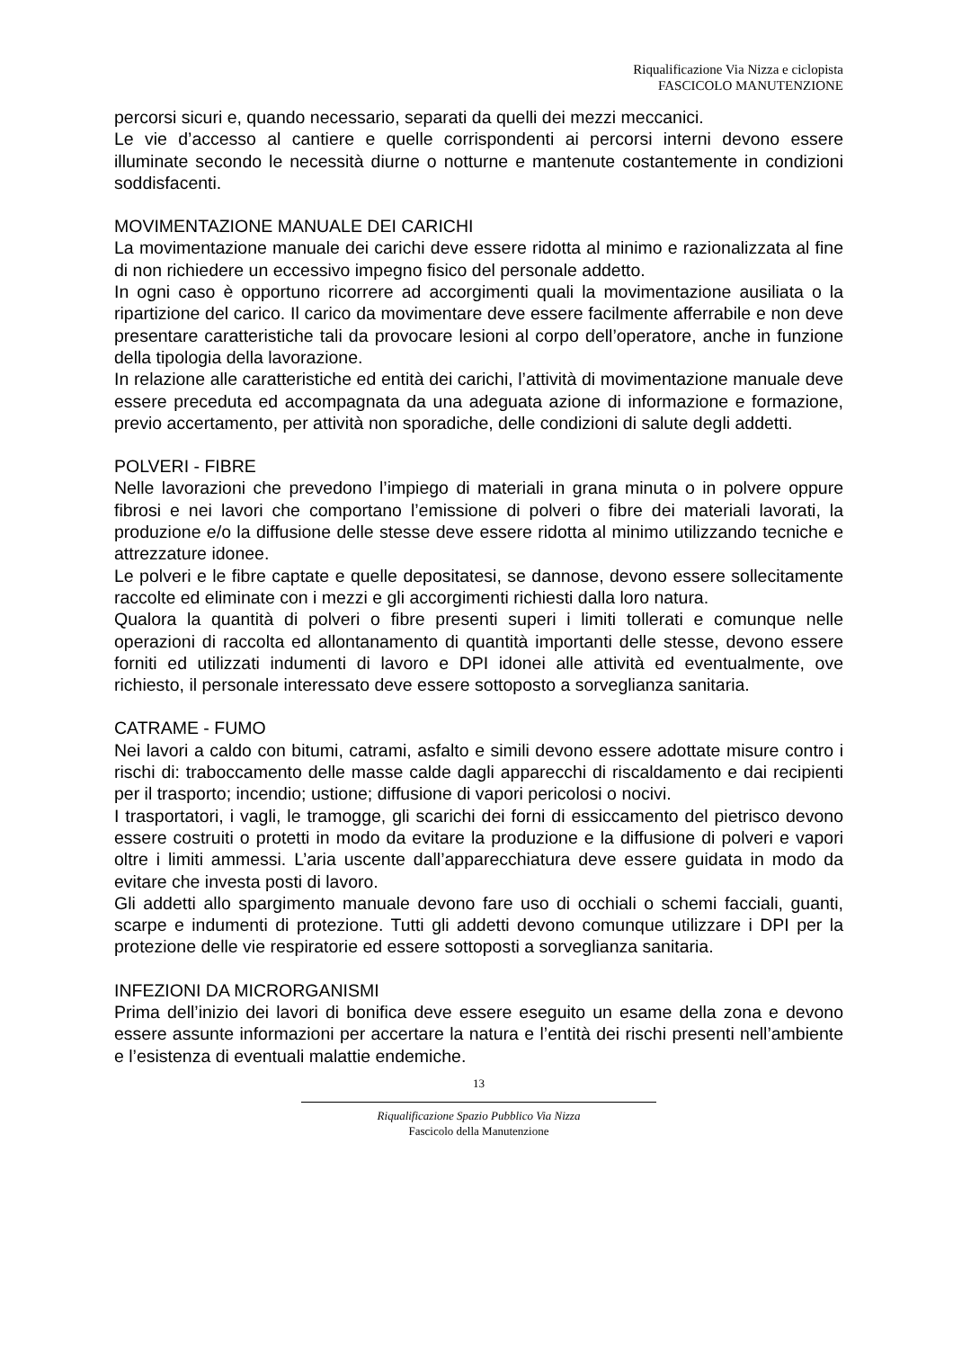Riqualificazione Via Nizza e ciclopista
FASCICOLO MANUTENZIONE
percorsi sicuri e, quando necessario, separati da quelli dei mezzi meccanici.
Le vie d’accesso al cantiere e quelle corrispondenti ai percorsi interni devono essere illuminate secondo le necessità diurne o notturne e mantenute costantemente in condizioni soddisfacenti.
MOVIMENTAZIONE MANUALE DEI CARICHI
La movimentazione manuale dei carichi deve essere ridotta al minimo e razionalizzata al fine di non richiedere un eccessivo impegno fisico del personale addetto.
In ogni caso è opportuno ricorrere ad accorgimenti quali la movimentazione ausiliata o la ripartizione del carico. Il carico da movimentare deve essere facilmente afferrabile e non deve presentare caratteristiche tali da provocare lesioni al corpo dell’operatore, anche in funzione della tipologia della lavorazione.
In relazione alle caratteristiche ed entità dei carichi, l’attività di movimentazione manuale deve essere preceduta ed accompagnata da una adeguata azione di informazione e formazione, previo accertamento, per attività non sporadiche, delle condizioni di salute degli addetti.
POLVERI - FIBRE
Nelle lavorazioni che prevedono l’impiego di materiali in grana minuta o in polvere oppure fibrosi e nei lavori che comportano l’emissione di polveri o fibre dei materiali lavorati, la produzione e/o la diffusione delle stesse deve essere ridotta al minimo utilizzando tecniche e attrezzature idonee.
Le polveri e le fibre captate e quelle depositatesi, se dannose, devono essere sollecitamente raccolte ed eliminate con i mezzi e gli accorgimenti richiesti dalla loro natura.
Qualora la quantità di polveri o fibre presenti superi i limiti tollerati e comunque nelle operazioni di raccolta ed allontanamento di quantità importanti delle stesse, devono essere forniti ed utilizzati indumenti di lavoro e DPI idonei alle attività ed eventualmente, ove richiesto, il personale interessato deve essere sottoposto a sorveglianza sanitaria.
CATRAME - FUMO
Nei lavori a caldo con bitumi, catrami, asfalto e simili devono essere adottate misure contro i rischi di: traboccamento delle masse calde dagli apparecchi di riscaldamento e dai recipienti per il trasporto; incendio; ustione; diffusione di vapori pericolosi o nocivi.
I trasportatori, i vagli, le tramogge, gli scarichi dei forni di essiccamento del pietrisco devono essere costruiti o protetti in modo da evitare la produzione e la diffusione di polveri e vapori oltre i limiti ammessi. L’aria uscente dall’apparecchiatura deve essere guidata in modo da evitare che investa posti di lavoro.
Gli addetti allo spargimento manuale devono fare uso di occhiali o schemi facciali, guanti, scarpe e indumenti di protezione. Tutti gli addetti devono comunque utilizzare i DPI per la protezione delle vie respiratorie ed essere sottoposti a sorveglianza sanitaria.
INFEZIONI DA MICRORGANISMI
Prima dell’inizio dei lavori di bonifica deve essere eseguito un esame della zona e devono essere assunte informazioni per accertare la natura e l’entità dei rischi presenti nell’ambiente e l’esistenza di eventuali malattie endemiche.
13
Riqualificazione Spazio Pubblico Via Nizza
Fascicolo della Manutenzione